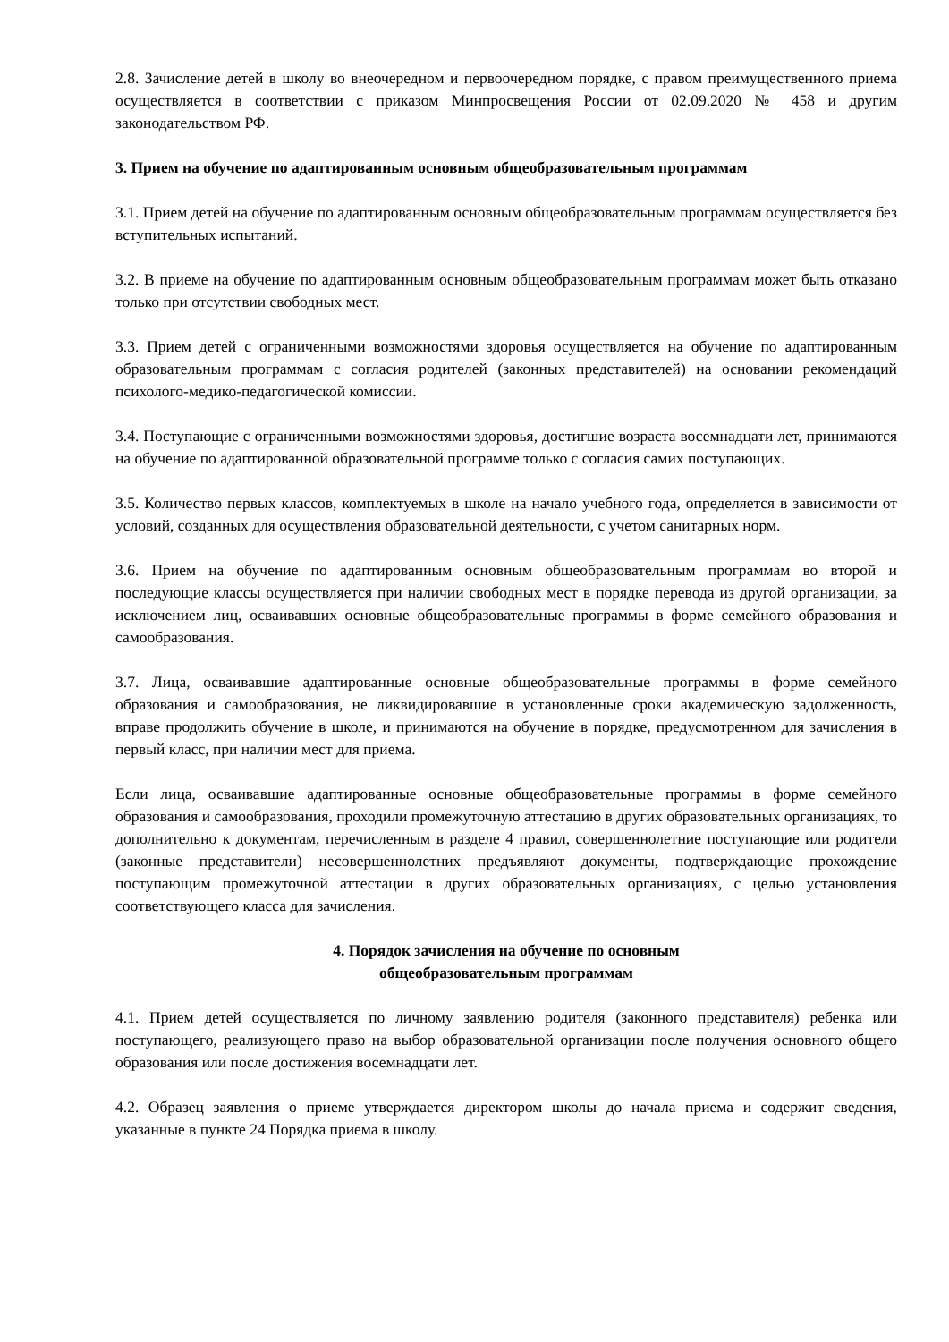2.8. Зачисление детей в школу во внеочередном и первоочередном порядке, с правом преимущественного приема осуществляется в соответствии с приказом Минпросвещения России от 02.09.2020 № 458 и другим законодательством РФ.
3. Прием на обучение по адаптированным основным общеобразовательным программам
3.1. Прием детей на обучение по адаптированным основным общеобразовательным программам осуществляется без вступительных испытаний.
3.2. В приеме на обучение по адаптированным основным общеобразовательным программам может быть отказано только при отсутствии свободных мест.
3.3. Прием детей с ограниченными возможностями здоровья осуществляется на обучение по адаптированным образовательным программам с согласия родителей (законных представителей) на основании рекомендаций психолого-медико-педагогической комиссии.
3.4. Поступающие с ограниченными возможностями здоровья, достигшие возраста восемнадцати лет, принимаются на обучение по адаптированной образовательной программе только с согласия самих поступающих.
3.5. Количество первых классов, комплектуемых в школе на начало учебного года, определяется в зависимости от условий, созданных для осуществления образовательной деятельности, с учетом санитарных норм.
3.6. Прием на обучение по адаптированным основным общеобразовательным программам во второй и последующие классы осуществляется при наличии свободных мест в порядке перевода из другой организации, за исключением лиц, осваивавших основные общеобразовательные программы в форме семейного образования и самообразования.
3.7. Лица, осваивавшие адаптированные основные общеобразовательные программы в форме семейного образования и самообразования, не ликвидировавшие в установленные сроки академическую задолженность, вправе продолжить обучение в школе, и принимаются на обучение в порядке, предусмотренном для зачисления в первый класс, при наличии мест для приема.
Если лица, осваивавшие адаптированные основные общеобразовательные программы в форме семейного образования и самообразования, проходили промежуточную аттестацию в других образовательных организациях, то дополнительно к документам, перечисленным в разделе 4 правил, совершеннолетние поступающие или родители (законные представители) несовершеннолетних предъявляют документы, подтверждающие прохождение поступающим промежуточной аттестации в других образовательных организациях, с целью установления соответствующего класса для зачисления.
4. Порядок зачисления на обучение по основным
общеобразовательным программам
4.1. Прием детей осуществляется по личному заявлению родителя (законного представителя) ребенка или поступающего, реализующего право на выбор образовательной организации после получения основного общего образования или после достижения восемнадцати лет.
4.2. Образец заявления о приеме утверждается директором школы до начала приема и содержит сведения, указанные в пункте 24 Порядка приема в школу.